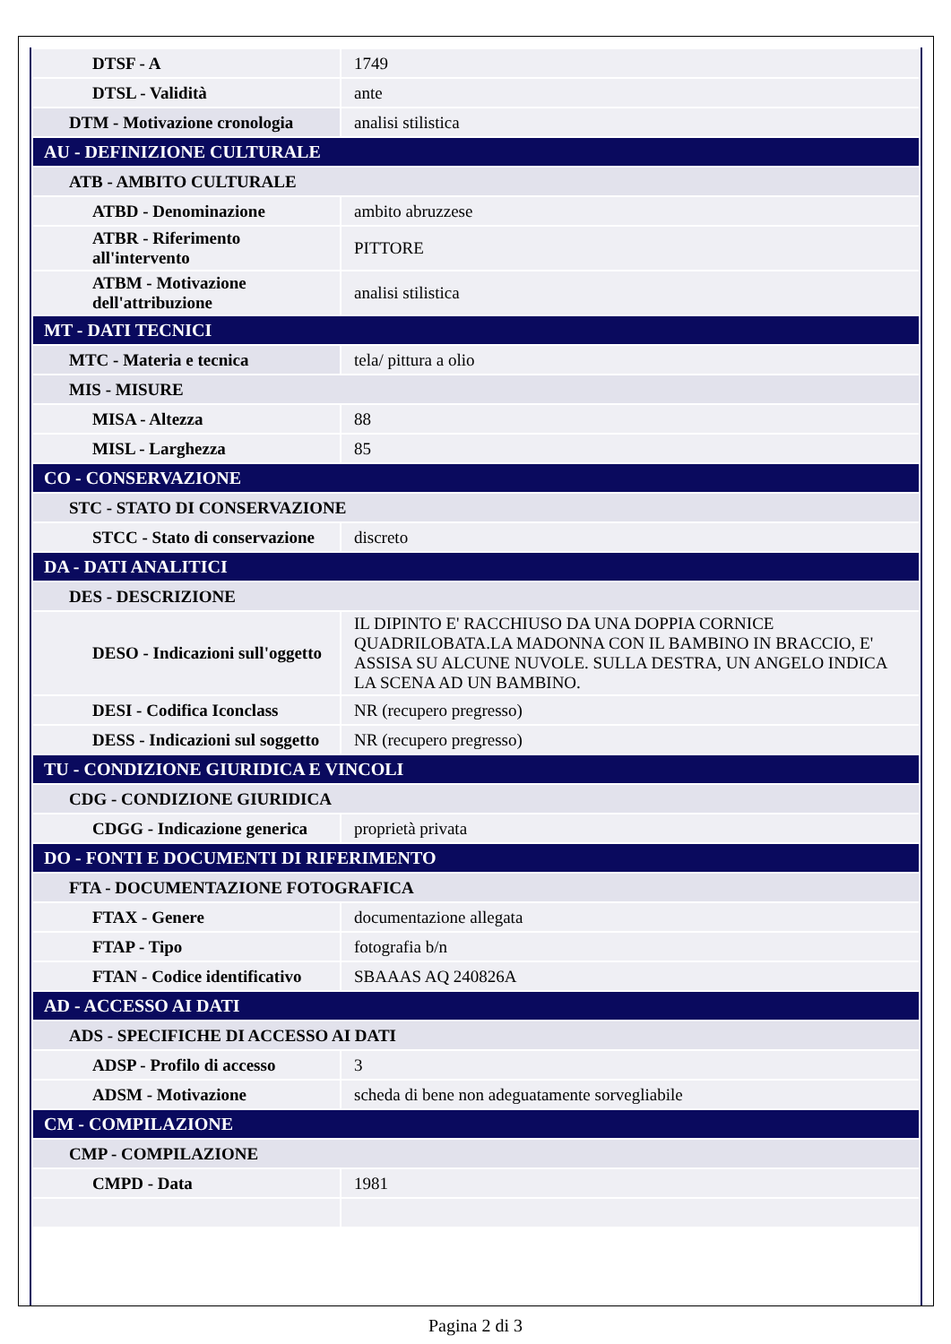| DTSF - A | 1749 |
| DTSL - Validità | ante |
| DTM - Motivazione cronologia | analisi stilistica |
| AU - DEFINIZIONE CULTURALE | |
| ATB - AMBITO CULTURALE | |
| ATBD - Denominazione | ambito abruzzese |
| ATBR - Riferimento all'intervento | PITTORE |
| ATBM - Motivazione dell'attribuzione | analisi stilistica |
| MT - DATI TECNICI | |
| MTC - Materia e tecnica | tela/ pittura a olio |
| MIS - MISURE | |
| MISA - Altezza | 88 |
| MISL - Larghezza | 85 |
| CO - CONSERVAZIONE | |
| STC - STATO DI CONSERVAZIONE | |
| STCC - Stato di conservazione | discreto |
| DA - DATI ANALITICI | |
| DES - DESCRIZIONE | |
| DESO - Indicazioni sull'oggetto | IL DIPINTO E' RACCHIUSO DA UNA DOPPIA CORNICE QUADRILOBATA.LA MADONNA CON IL BAMBINO IN BRACCIO, E' ASSISA SU ALCUNE NUVOLE. SULLA DESTRA, UN ANGELO INDICA LA SCENA AD UN BAMBINO. |
| DESI - Codifica Iconclass | NR (recupero pregresso) |
| DESS - Indicazioni sul soggetto | NR (recupero pregresso) |
| TU - CONDIZIONE GIURIDICA E VINCOLI | |
| CDG - CONDIZIONE GIURIDICA | |
| CDGG - Indicazione generica | proprietà privata |
| DO - FONTI E DOCUMENTI DI RIFERIMENTO | |
| FTA - DOCUMENTAZIONE FOTOGRAFICA | |
| FTAX - Genere | documentazione allegata |
| FTAP - Tipo | fotografia b/n |
| FTAN - Codice identificativo | SBAAAS AQ 240826A |
| AD - ACCESSO AI DATI | |
| ADS - SPECIFICHE DI ACCESSO AI DATI | |
| ADSP - Profilo di accesso | 3 |
| ADSM - Motivazione | scheda di bene non adeguatamente sorvegliabile |
| CM - COMPILAZIONE | |
| CMP - COMPILAZIONE | |
| CMPD - Data | 1981 |
Pagina 2 di 3